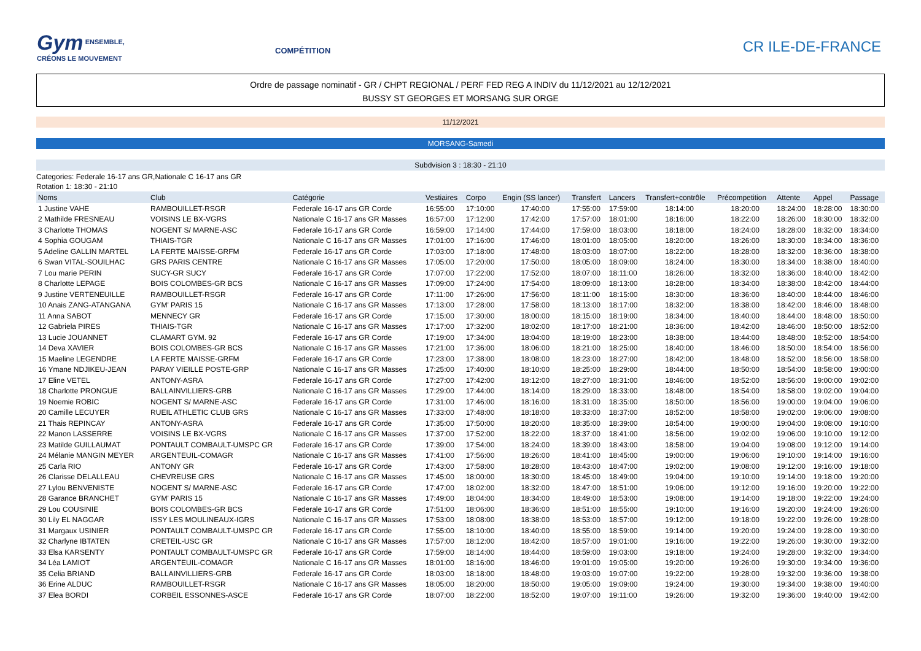Gym ENSEMBLE,
CRÉONS LE MOUVEMENT
COMPÉTITION CR ILE-DE-FRANCE
Ordre de passage nominatif - GR / CHPT REGIONAL / PERF FED REG A INDIV du 11/12/2021 au 12/12/2021
BUSSY ST GEORGES ET MORSANG SUR ORGE
11/12/2021
MORSANG-Samedi
Subdvision 3 : 18:30 - 21:10
Categories: Federale 16-17 ans GR,Nationale C 16-17 ans GR
Rotation 1: 18:30 - 21:10
| Noms | Club | Catégorie | Vestiaires | Corpo | Engin (SS lancer) | Transfert | Lancers | Transfert+contrôle | Précompetition | Attente | Appel | Passage |
| --- | --- | --- | --- | --- | --- | --- | --- | --- | --- | --- | --- | --- |
| 1 Justine VAHE | RAMBOUILLET-RSGR | Federale 16-17 ans GR Corde | 16:55:00 | 17:10:00 | 17:40:00 | 17:55:00 | 17:59:00 | 18:14:00 | 18:20:00 | 18:24:00 | 18:28:00 | 18:30:00 |
| 2 Mathilde FRESNEAU | VOISINS LE BX-VGRS | Nationale C 16-17 ans GR Masses | 16:57:00 | 17:12:00 | 17:42:00 | 17:57:00 | 18:01:00 | 18:16:00 | 18:22:00 | 18:26:00 | 18:30:00 | 18:32:00 |
| 3 Charlotte THOMAS | NOGENT S/ MARNE-ASC | Federale 16-17 ans GR Corde | 16:59:00 | 17:14:00 | 17:44:00 | 17:59:00 | 18:03:00 | 18:18:00 | 18:24:00 | 18:28:00 | 18:32:00 | 18:34:00 |
| 4 Sophia GOUGAM | THIAIS-TGR | Nationale C 16-17 ans GR Masses | 17:01:00 | 17:16:00 | 17:46:00 | 18:01:00 | 18:05:00 | 18:20:00 | 18:26:00 | 18:30:00 | 18:34:00 | 18:36:00 |
| 5 Adeline GALLIN MARTEL | LA FERTE MAISSE-GRFM | Federale 16-17 ans GR Corde | 17:03:00 | 17:18:00 | 17:48:00 | 18:03:00 | 18:07:00 | 18:22:00 | 18:28:00 | 18:32:00 | 18:36:00 | 18:38:00 |
| 6 Swan VITAL-SOUILHAC | GRS PARIS CENTRE | Nationale C 16-17 ans GR Masses | 17:05:00 | 17:20:00 | 17:50:00 | 18:05:00 | 18:09:00 | 18:24:00 | 18:30:00 | 18:34:00 | 18:38:00 | 18:40:00 |
| 7 Lou marie PERIN | SUCY-GR SUCY | Federale 16-17 ans GR Corde | 17:07:00 | 17:22:00 | 17:52:00 | 18:07:00 | 18:11:00 | 18:26:00 | 18:32:00 | 18:36:00 | 18:40:00 | 18:42:00 |
| 8 Charlotte LEPAGE | BOIS COLOMBES-GR BCS | Nationale C 16-17 ans GR Masses | 17:09:00 | 17:24:00 | 17:54:00 | 18:09:00 | 18:13:00 | 18:28:00 | 18:34:00 | 18:38:00 | 18:42:00 | 18:44:00 |
| 9 Justine VERTENEUILLE | RAMBOUILLET-RSGR | Federale 16-17 ans GR Corde | 17:11:00 | 17:26:00 | 17:56:00 | 18:11:00 | 18:15:00 | 18:30:00 | 18:36:00 | 18:40:00 | 18:44:00 | 18:46:00 |
| 10 Anais ZANG-ATANGANA | GYM' PARIS 15 | Nationale C 16-17 ans GR Masses | 17:13:00 | 17:28:00 | 17:58:00 | 18:13:00 | 18:17:00 | 18:32:00 | 18:38:00 | 18:42:00 | 18:46:00 | 18:48:00 |
| 11 Anna SABOT | MENNECY GR | Federale 16-17 ans GR Corde | 17:15:00 | 17:30:00 | 18:00:00 | 18:15:00 | 18:19:00 | 18:34:00 | 18:40:00 | 18:44:00 | 18:48:00 | 18:50:00 |
| 12 Gabriela PIRES | THIAIS-TGR | Nationale C 16-17 ans GR Masses | 17:17:00 | 17:32:00 | 18:02:00 | 18:17:00 | 18:21:00 | 18:36:00 | 18:42:00 | 18:46:00 | 18:50:00 | 18:52:00 |
| 13 Lucie JOUANNET | CLAMART GYM. 92 | Federale 16-17 ans GR Corde | 17:19:00 | 17:34:00 | 18:04:00 | 18:19:00 | 18:23:00 | 18:38:00 | 18:44:00 | 18:48:00 | 18:52:00 | 18:54:00 |
| 14 Deva XAVIER | BOIS COLOMBES-GR BCS | Nationale C 16-17 ans GR Masses | 17:21:00 | 17:36:00 | 18:06:00 | 18:21:00 | 18:25:00 | 18:40:00 | 18:46:00 | 18:50:00 | 18:54:00 | 18:56:00 |
| 15 Maeline LEGENDRE | LA FERTE MAISSE-GRFM | Federale 16-17 ans GR Corde | 17:23:00 | 17:38:00 | 18:08:00 | 18:23:00 | 18:27:00 | 18:42:00 | 18:48:00 | 18:52:00 | 18:56:00 | 18:58:00 |
| 16 Ymane NDJIKEU-JEAN | PARAY VIEILLE POSTE-GRP | Nationale C 16-17 ans GR Masses | 17:25:00 | 17:40:00 | 18:10:00 | 18:25:00 | 18:29:00 | 18:44:00 | 18:50:00 | 18:54:00 | 18:58:00 | 19:00:00 |
| 17 Eline VETEL | ANTONY-ASRA | Federale 16-17 ans GR Corde | 17:27:00 | 17:42:00 | 18:12:00 | 18:27:00 | 18:31:00 | 18:46:00 | 18:52:00 | 18:56:00 | 19:00:00 | 19:02:00 |
| 18 Charlotte PRONGUE | BALLAINVILLIERS-GRB | Nationale C 16-17 ans GR Masses | 17:29:00 | 17:44:00 | 18:14:00 | 18:29:00 | 18:33:00 | 18:48:00 | 18:54:00 | 18:58:00 | 19:02:00 | 19:04:00 |
| 19 Noemie ROBIC | NOGENT S/ MARNE-ASC | Federale 16-17 ans GR Corde | 17:31:00 | 17:46:00 | 18:16:00 | 18:31:00 | 18:35:00 | 18:50:00 | 18:56:00 | 19:00:00 | 19:04:00 | 19:06:00 |
| 20 Camille LECUYER | RUEIL ATHLETIC CLUB GRS | Nationale C 16-17 ans GR Masses | 17:33:00 | 17:48:00 | 18:18:00 | 18:33:00 | 18:37:00 | 18:52:00 | 18:58:00 | 19:02:00 | 19:06:00 | 19:08:00 |
| 21 Thais REPINCAY | ANTONY-ASRA | Federale 16-17 ans GR Corde | 17:35:00 | 17:50:00 | 18:20:00 | 18:35:00 | 18:39:00 | 18:54:00 | 19:00:00 | 19:04:00 | 19:08:00 | 19:10:00 |
| 22 Manon LASSERRE | VOISINS LE BX-VGRS | Nationale C 16-17 ans GR Masses | 17:37:00 | 17:52:00 | 18:22:00 | 18:37:00 | 18:41:00 | 18:56:00 | 19:02:00 | 19:06:00 | 19:10:00 | 19:12:00 |
| 23 Matilde GUILLAUMAT | PONTAULT COMBAULT-UMSPC GR | Federale 16-17 ans GR Corde | 17:39:00 | 17:54:00 | 18:24:00 | 18:39:00 | 18:43:00 | 18:58:00 | 19:04:00 | 19:08:00 | 19:12:00 | 19:14:00 |
| 24 Mélanie MANGIN MEYER | ARGENTEUIL-COMAGR | Nationale C 16-17 ans GR Masses | 17:41:00 | 17:56:00 | 18:26:00 | 18:41:00 | 18:45:00 | 19:00:00 | 19:06:00 | 19:10:00 | 19:14:00 | 19:16:00 |
| 25 Carla RIO | ANTONY GR | Federale 16-17 ans GR Corde | 17:43:00 | 17:58:00 | 18:28:00 | 18:43:00 | 18:47:00 | 19:02:00 | 19:08:00 | 19:12:00 | 19:16:00 | 19:18:00 |
| 26 Clarisse DELALLEAU | CHEVREUSE GRS | Nationale C 16-17 ans GR Masses | 17:45:00 | 18:00:00 | 18:30:00 | 18:45:00 | 18:49:00 | 19:04:00 | 19:10:00 | 19:14:00 | 19:18:00 | 19:20:00 |
| 27 Lylou BENVENISTE | NOGENT S/ MARNE-ASC | Federale 16-17 ans GR Corde | 17:47:00 | 18:02:00 | 18:32:00 | 18:47:00 | 18:51:00 | 19:06:00 | 19:12:00 | 19:16:00 | 19:20:00 | 19:22:00 |
| 28 Garance BRANCHET | GYM' PARIS 15 | Nationale C 16-17 ans GR Masses | 17:49:00 | 18:04:00 | 18:34:00 | 18:49:00 | 18:53:00 | 19:08:00 | 19:14:00 | 19:18:00 | 19:22:00 | 19:24:00 |
| 29 Lou COUSINIE | BOIS COLOMBES-GR BCS | Federale 16-17 ans GR Corde | 17:51:00 | 18:06:00 | 18:36:00 | 18:51:00 | 18:55:00 | 19:10:00 | 19:16:00 | 19:20:00 | 19:24:00 | 19:26:00 |
| 30 Lily EL NAGGAR | ISSY LES MOULINEAUX-IGRS | Nationale C 16-17 ans GR Masses | 17:53:00 | 18:08:00 | 18:38:00 | 18:53:00 | 18:57:00 | 19:12:00 | 19:18:00 | 19:22:00 | 19:26:00 | 19:28:00 |
| 31 Margaux USINIER | PONTAULT COMBAULT-UMSPC GR | Federale 16-17 ans GR Corde | 17:55:00 | 18:10:00 | 18:40:00 | 18:55:00 | 18:59:00 | 19:14:00 | 19:20:00 | 19:24:00 | 19:28:00 | 19:30:00 |
| 32 Charlyne IBTATEN | CRETEIL-USC GR | Nationale C 16-17 ans GR Masses | 17:57:00 | 18:12:00 | 18:42:00 | 18:57:00 | 19:01:00 | 19:16:00 | 19:22:00 | 19:26:00 | 19:30:00 | 19:32:00 |
| 33 Elsa KARSENTY | PONTAULT COMBAULT-UMSPC GR | Federale 16-17 ans GR Corde | 17:59:00 | 18:14:00 | 18:44:00 | 18:59:00 | 19:03:00 | 19:18:00 | 19:24:00 | 19:28:00 | 19:32:00 | 19:34:00 |
| 34 Léa LAMIOT | ARGENTEUIL-COMAGR | Nationale C 16-17 ans GR Masses | 18:01:00 | 18:16:00 | 18:46:00 | 19:01:00 | 19:05:00 | 19:20:00 | 19:26:00 | 19:30:00 | 19:34:00 | 19:36:00 |
| 35 Celia BRIAND | BALLAINVILLIERS-GRB | Federale 16-17 ans GR Corde | 18:03:00 | 18:18:00 | 18:48:00 | 19:03:00 | 19:07:00 | 19:22:00 | 19:28:00 | 19:32:00 | 19:36:00 | 19:38:00 |
| 36 Erine ALDUC | RAMBOUILLET-RSGR | Nationale C 16-17 ans GR Masses | 18:05:00 | 18:20:00 | 18:50:00 | 19:05:00 | 19:09:00 | 19:24:00 | 19:30:00 | 19:34:00 | 19:38:00 | 19:40:00 |
| 37 Elea BORDI | CORBEIL ESSONNES-ASCE | Federale 16-17 ans GR Corde | 18:07:00 | 18:22:00 | 18:52:00 | 19:07:00 | 19:11:00 | 19:26:00 | 19:32:00 | 19:36:00 | 19:40:00 | 19:42:00 |